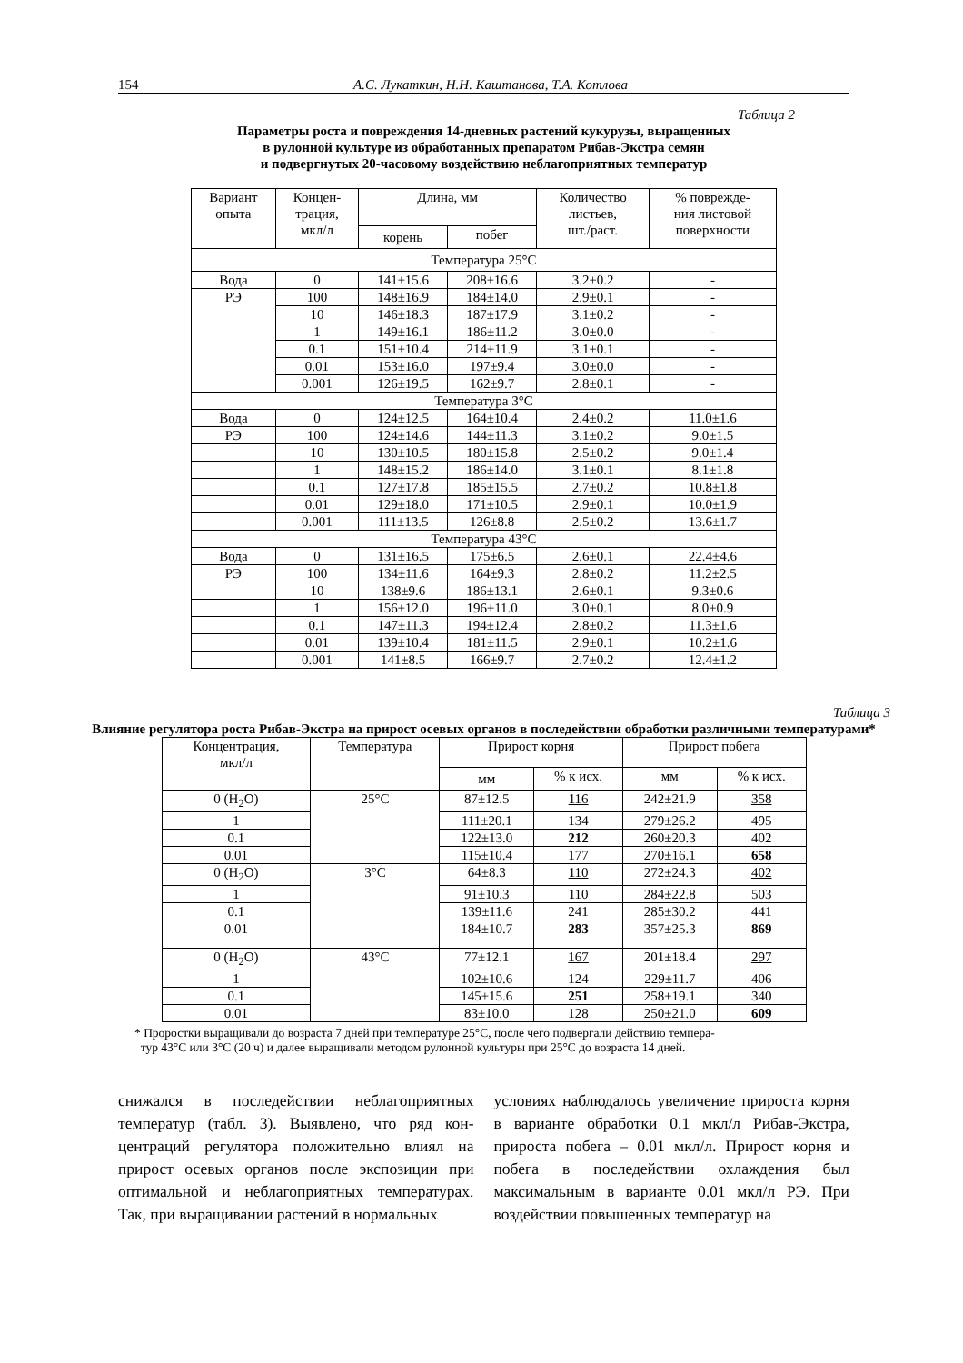154 А.С. Лукаткин, Н.Н. Каштанова, Т.А. Котлова
Таблица 2
Параметры роста и повреждения 14-дневных растений кукурузы, выращенных
в рулонной культуре из обработанных препаратом Рибав-Экстра семян
и подвергнутых 20-часовому воздействию неблагоприятных температур
| Вариант опыта | Концен- трация, мкл/л | Длина, мм | | Количество листьев, шт./раст. | % поврежде- ния листовой поверхности |
| --- | --- | --- | --- | --- | --- |
| | | корень | побег | | |
| Температура 25°С | | | | | |
| Вода | 0 | 141±15.6 | 208±16.6 | 3.2±0.2 | - |
| РЭ | 100 | 148±16.9 | 184±14.0 | 2.9±0.1 | - |
| | 10 | 146±18.3 | 187±17.9 | 3.1±0.2 | - |
| | 1 | 149±16.1 | 186±11.2 | 3.0±0.0 | - |
| | 0.1 | 151±10.4 | 214±11.9 | 3.1±0.1 | - |
| | 0.01 | 153±16.0 | 197±9.4 | 3.0±0.0 | - |
| | 0.001 | 126±19.5 | 162±9.7 | 2.8±0.1 | - |
| Температура 3°С | | | | | |
| Вода | 0 | 124±12.5 | 164±10.4 | 2.4±0.2 | 11.0±1.6 |
| РЭ | 100 | 124±14.6 | 144±11.3 | 3.1±0.2 | 9.0±1.5 |
| | 10 | 130±10.5 | 180±15.8 | 2.5±0.2 | 9.0±1.4 |
| | 1 | 148±15.2 | 186±14.0 | 3.1±0.1 | 8.1±1.8 |
| | 0.1 | 127±17.8 | 185±15.5 | 2.7±0.2 | 10.8±1.8 |
| | 0.01 | 129±18.0 | 171±10.5 | 2.9±0.1 | 10.0±1.9 |
| | 0.001 | 111±13.5 | 126±8.8 | 2.5±0.2 | 13.6±1.7 |
| Температура 43°С | | | | | |
| Вода | 0 | 131±16.5 | 175±6.5 | 2.6±0.1 | 22.4±4.6 |
| РЭ | 100 | 134±11.6 | 164±9.3 | 2.8±0.2 | 11.2±2.5 |
| | 10 | 138±9.6 | 186±13.1 | 2.6±0.1 | 9.3±0.6 |
| | 1 | 156±12.0 | 196±11.0 | 3.0±0.1 | 8.0±0.9 |
| | 0.1 | 147±11.3 | 194±12.4 | 2.8±0.2 | 11.3±1.6 |
| | 0.01 | 139±10.4 | 181±11.5 | 2.9±0.1 | 10.2±1.6 |
| | 0.001 | 141±8.5 | 166±9.7 | 2.7±0.2 | 12.4±1.2 |
Таблица 3
Влияние регулятора роста Рибав-Экстра на прирост осевых органов в последействии обработки различными температурами*
| Концентрация, мкл/л | Температура | Прирост корня | | Прирост побега | |
| --- | --- | --- | --- | --- | --- |
| | | мм | % к исх. | мм | % к исх. |
| 0 (H<sub>2</sub>O) | 25°С | 87±12.5 | 116 | 242±21.9 | 358 |
| 1 | | 111±20.1 | 134 | 279±26.2 | 495 |
| 0.1 | | 122±13.0 | 212 | 260±20.3 | 402 |
| 0.01 | | 115±10.4 | 177 | 270±16.1 | 658 |
| 0 (H<sub>2</sub>O) | 3°С | 64±8.3 | 110 | 272±24.3 | 402 |
| 1 | | 91±10.3 | 110 | 284±22.8 | 503 |
| 0.1 | | 139±11.6 | 241 | 285±30.2 | 441 |
| 0.01 | | 184±10.7 | 283 | 357±25.3 | 869 |
| 0 (H<sub>2</sub>O) | 43°С | 77±12.1 | 167 | 201±18.4 | 297 |
| 1 | | 102±10.6 | 124 | 229±11.7 | 406 |
| 0.1 | | 145±15.6 | 251 | 258±19.1 | 340 |
| 0.01 | | 83±10.0 | 128 | 250±21.0 | 609 |
* Проростки выращивали до возраста 7 дней при температуре 25°С, после чего подвергали действию темпера-
тур 43°С или 3°С (20 ч) и далее выращивали методом рулонной культуры при 25°С до возраста 14 дней.
снижался в последействии неблагоприятных температур (табл. 3). Выявлено, что ряд кон-центраций регулятора положительно влиял на прирост осевых органов после экспозиции при оптимальной и неблагоприятных температурах. Так, при выращивании растений в нормальных
условиях наблюдалось увеличение прироста корня в варианте обработки 0.1 мкл/л Рибав-Экстра, прироста побега – 0.01 мкл/л. Прирост корня и побега в последействии охлаждения был максимальным в варианте 0.01 мкл/л РЭ. При воздействии повышенных температур на